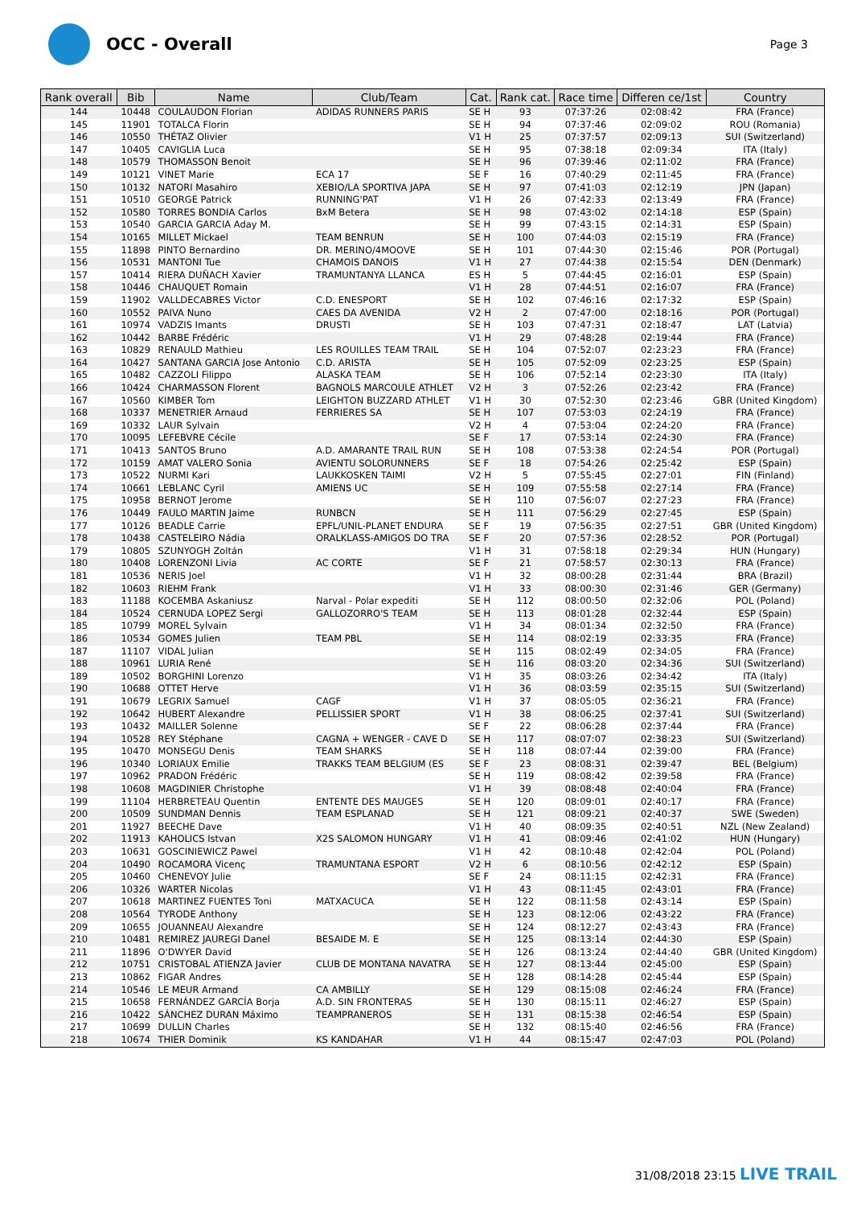OCC - Overall
Page 3
| Rank overall | Bib | Name | Club/Team | Cat. | Rank cat. | Race time | Differen ce/1st | Country |
| --- | --- | --- | --- | --- | --- | --- | --- | --- |
| 144 | 10448 | COULAUDON Florian | ADIDAS RUNNERS PARIS | SE H | 93 | 07:37:26 | 02:08:42 | FRA (France) |
| 145 | 11901 | TOTALCA Florin | | SE H | 94 | 07:37:46 | 02:09:02 | ROU (Romania) |
| 146 | 10550 | THÉTAZ Olivier | | V1 H | 25 | 07:37:57 | 02:09:13 | SUI (Switzerland) |
| 147 | 10405 | CAVIGLIA Luca | | SE H | 95 | 07:38:18 | 02:09:34 | ITA (Italy) |
| 148 | 10579 | THOMASSON Benoit | | SE H | 96 | 07:39:46 | 02:11:02 | FRA (France) |
| 149 | 10121 | VINET Marie | ECA 17 | SE F | 16 | 07:40:29 | 02:11:45 | FRA (France) |
| 150 | 10132 | NATORI Masahiro | XEBIO/LA SPORTIVA JAPA | SE H | 97 | 07:41:03 | 02:12:19 | JPN (Japan) |
| 151 | 10510 | GEORGE Patrick | RUNNING'PAT | V1 H | 26 | 07:42:33 | 02:13:49 | FRA (France) |
| 152 | 10580 | TORRES BONDIA Carlos | BxM Betera | SE H | 98 | 07:43:02 | 02:14:18 | ESP (Spain) |
| 153 | 10540 | GARCIA GARCIA Aday M. | | SE H | 99 | 07:43:15 | 02:14:31 | ESP (Spain) |
| 154 | 10165 | MILLET Mickael | TEAM BENRUN | SE H | 100 | 07:44:03 | 02:15:19 | FRA (France) |
| 155 | 11898 | PINTO Bernardino | DR. MERINO/4MOOVE | SE H | 101 | 07:44:30 | 02:15:46 | POR (Portugal) |
| 156 | 10531 | MANTONI Tue | CHAMOIS DANOIS | V1 H | 27 | 07:44:38 | 02:15:54 | DEN (Denmark) |
| 157 | 10414 | RIERA DUÑACH Xavier | TRAMUNTANYA LLANCA | ES H | 5 | 07:44:45 | 02:16:01 | ESP (Spain) |
| 158 | 10446 | CHAUQUET Romain | | V1 H | 28 | 07:44:51 | 02:16:07 | FRA (France) |
| 159 | 11902 | VALLDECABRES Victor | C.D. ENESPORT | SE H | 102 | 07:46:16 | 02:17:32 | ESP (Spain) |
| 160 | 10552 | PAIVA Nuno | CAES DA AVENIDA | V2 H | 2 | 07:47:00 | 02:18:16 | POR (Portugal) |
| 161 | 10974 | VADZIS Imants | DRUSTI | SE H | 103 | 07:47:31 | 02:18:47 | LAT (Latvia) |
| 162 | 10442 | BARBE Frédéric | | V1 H | 29 | 07:48:28 | 02:19:44 | FRA (France) |
| 163 | 10829 | RENAULD Mathieu | LES ROUILLES TEAM TRAIL | SE H | 104 | 07:52:07 | 02:23:23 | FRA (France) |
| 164 | 10427 | SANTANA GARCIA Jose Antonio | C.D. ARISTA | SE H | 105 | 07:52:09 | 02:23:25 | ESP (Spain) |
| 165 | 10482 | CAZZOLI Filippo | ALASKA TEAM | SE H | 106 | 07:52:14 | 02:23:30 | ITA (Italy) |
| 166 | 10424 | CHARMASSON Florent | BAGNOLS MARCOULE ATHLET | V2 H | 3 | 07:52:26 | 02:23:42 | FRA (France) |
| 167 | 10560 | KIMBER Tom | LEIGHTON BUZZARD ATHLET | V1 H | 30 | 07:52:30 | 02:23:46 | GBR (United Kingdom) |
| 168 | 10337 | MENETRIER Arnaud | FERRIERES SA | SE H | 107 | 07:53:03 | 02:24:19 | FRA (France) |
| 169 | 10332 | LAUR Sylvain | | V2 H | 4 | 07:53:04 | 02:24:20 | FRA (France) |
| 170 | 10095 | LEFEBVRE Cécile | | SE F | 17 | 07:53:14 | 02:24:30 | FRA (France) |
| 171 | 10413 | SANTOS Bruno | A.D. AMARANTE TRAIL RUN | SE H | 108 | 07:53:38 | 02:24:54 | POR (Portugal) |
| 172 | 10159 | AMAT VALERO Sonia | AVIENTU SOLORUNNERS | SE F | 18 | 07:54:26 | 02:25:42 | ESP (Spain) |
| 173 | 10522 | NURMI Kari | LAUKKOSKEN TAIMI | V2 H | 5 | 07:55:45 | 02:27:01 | FIN (Finland) |
| 174 | 10661 | LEBLANC Cyril | AMIENS UC | SE H | 109 | 07:55:58 | 02:27:14 | FRA (France) |
| 175 | 10958 | BERNOT Jerome | | SE H | 110 | 07:56:07 | 02:27:23 | FRA (France) |
| 176 | 10449 | FAULO MARTIN Jaime | RUNBCN | SE H | 111 | 07:56:29 | 02:27:45 | ESP (Spain) |
| 177 | 10126 | BEADLE Carrie | EPFL/UNIL-PLANET ENDURA | SE F | 19 | 07:56:35 | 02:27:51 | GBR (United Kingdom) |
| 178 | 10438 | CASTELEIRO Nádia | ORALKLASS-AMIGOS DO TRA | SE F | 20 | 07:57:36 | 02:28:52 | POR (Portugal) |
| 179 | 10805 | SZUNYOGH Zoltán | | V1 H | 31 | 07:58:18 | 02:29:34 | HUN (Hungary) |
| 180 | 10408 | LORENZONI Livia | AC CORTE | SE F | 21 | 07:58:57 | 02:30:13 | FRA (France) |
| 181 | 10536 | NERIS Joel | | V1 H | 32 | 08:00:28 | 02:31:44 | BRA (Brazil) |
| 182 | 10603 | RIEHM Frank | | V1 H | 33 | 08:00:30 | 02:31:46 | GER (Germany) |
| 183 | 11188 | KOCEMBA Askaniusz | Narval - Polar expediti | SE H | 112 | 08:00:50 | 02:32:06 | POL (Poland) |
| 184 | 10524 | CERNUDA LOPEZ Sergi | GALLOZORRO'S TEAM | SE H | 113 | 08:01:28 | 02:32:44 | ESP (Spain) |
| 185 | 10799 | MOREL Sylvain | | V1 H | 34 | 08:01:34 | 02:32:50 | FRA (France) |
| 186 | 10534 | GOMES Julien | TEAM PBL | SE H | 114 | 08:02:19 | 02:33:35 | FRA (France) |
| 187 | 11107 | VIDAL Julian | | SE H | 115 | 08:02:49 | 02:34:05 | FRA (France) |
| 188 | 10961 | LURIA René | | SE H | 116 | 08:03:20 | 02:34:36 | SUI (Switzerland) |
| 189 | 10502 | BORGHINI Lorenzo | | V1 H | 35 | 08:03:26 | 02:34:42 | ITA (Italy) |
| 190 | 10688 | OTTET Herve | | V1 H | 36 | 08:03:59 | 02:35:15 | SUI (Switzerland) |
| 191 | 10679 | LEGRIX Samuel | CAGF | V1 H | 37 | 08:05:05 | 02:36:21 | FRA (France) |
| 192 | 10642 | HUBERT Alexandre | PELLISSIER SPORT | V1 H | 38 | 08:06:25 | 02:37:41 | SUI (Switzerland) |
| 193 | 10432 | MAILLER Solenne | | SE F | 22 | 08:06:28 | 02:37:44 | FRA (France) |
| 194 | 10528 | REY Stéphane | CAGNA + WENGER - CAVE D | SE H | 117 | 08:07:07 | 02:38:23 | SUI (Switzerland) |
| 195 | 10470 | MONSEGU Denis | TEAM SHARKS | SE H | 118 | 08:07:44 | 02:39:00 | FRA (France) |
| 196 | 10340 | LORIAUX Emilie | TRAKKS TEAM BELGIUM (ES | SE F | 23 | 08:08:31 | 02:39:47 | BEL (Belgium) |
| 197 | 10962 | PRADON Frédéric | | SE H | 119 | 08:08:42 | 02:39:58 | FRA (France) |
| 198 | 10608 | MAGDINIER Christophe | | V1 H | 39 | 08:08:48 | 02:40:04 | FRA (France) |
| 199 | 11104 | HERBRETEAU Quentin | ENTENTE DES MAUGES | SE H | 120 | 08:09:01 | 02:40:17 | FRA (France) |
| 200 | 10509 | SUNDMAN Dennis | TEAM ESPLANAD | SE H | 121 | 08:09:21 | 02:40:37 | SWE (Sweden) |
| 201 | 11927 | BEECHE Dave | | V1 H | 40 | 08:09:35 | 02:40:51 | NZL (New Zealand) |
| 202 | 11913 | KAHOLICS Istvan | X2S SALOMON HUNGARY | V1 H | 41 | 08:09:46 | 02:41:02 | HUN (Hungary) |
| 203 | 10631 | GOSCINIEWICZ Pawel | | V1 H | 42 | 08:10:48 | 02:42:04 | POL (Poland) |
| 204 | 10490 | ROCAMORA Vicenç | TRAMUNTANA ESPORT | V2 H | 6 | 08:10:56 | 02:42:12 | ESP (Spain) |
| 205 | 10460 | CHENEVOY Julie | | SE F | 24 | 08:11:15 | 02:42:31 | FRA (France) |
| 206 | 10326 | WARTER Nicolas | | V1 H | 43 | 08:11:45 | 02:43:01 | FRA (France) |
| 207 | 10618 | MARTINEZ FUENTES Toni | MATXACUCA | SE H | 122 | 08:11:58 | 02:43:14 | ESP (Spain) |
| 208 | 10564 | TYRODE Anthony | | SE H | 123 | 08:12:06 | 02:43:22 | FRA (France) |
| 209 | 10655 | JOUANNEAU Alexandre | | SE H | 124 | 08:12:27 | 02:43:43 | FRA (France) |
| 210 | 10481 | REMIREZ JAUREGI Danel | BESAIDE M. E | SE H | 125 | 08:13:14 | 02:44:30 | ESP (Spain) |
| 211 | 11896 | O'DWYER David | | SE H | 126 | 08:13:24 | 02:44:40 | GBR (United Kingdom) |
| 212 | 10751 | CRISTOBAL ATIENZA Javier | CLUB DE MONTANA NAVATRA | SE H | 127 | 08:13:44 | 02:45:00 | ESP (Spain) |
| 213 | 10862 | FIGAR Andres | | SE H | 128 | 08:14:28 | 02:45:44 | ESP (Spain) |
| 214 | 10546 | LE MEUR Armand | CA AMBILLY | SE H | 129 | 08:15:08 | 02:46:24 | FRA (France) |
| 215 | 10658 | FERNÁNDEZ GARCÍA Borja | A.D. SIN FRONTERAS | SE H | 130 | 08:15:11 | 02:46:27 | ESP (Spain) |
| 216 | 10422 | SÁNCHEZ DURAN Máximo | TEAMPRANEROS | SE H | 131 | 08:15:38 | 02:46:54 | ESP (Spain) |
| 217 | 10699 | DULLIN Charles | | SE H | 132 | 08:15:40 | 02:46:56 | FRA (France) |
| 218 | 10674 | THIER Dominik | KS KANDAHAR | V1 H | 44 | 08:15:47 | 02:47:03 | POL (Poland) |
31/08/2018 23:15 LIVE TRAIL